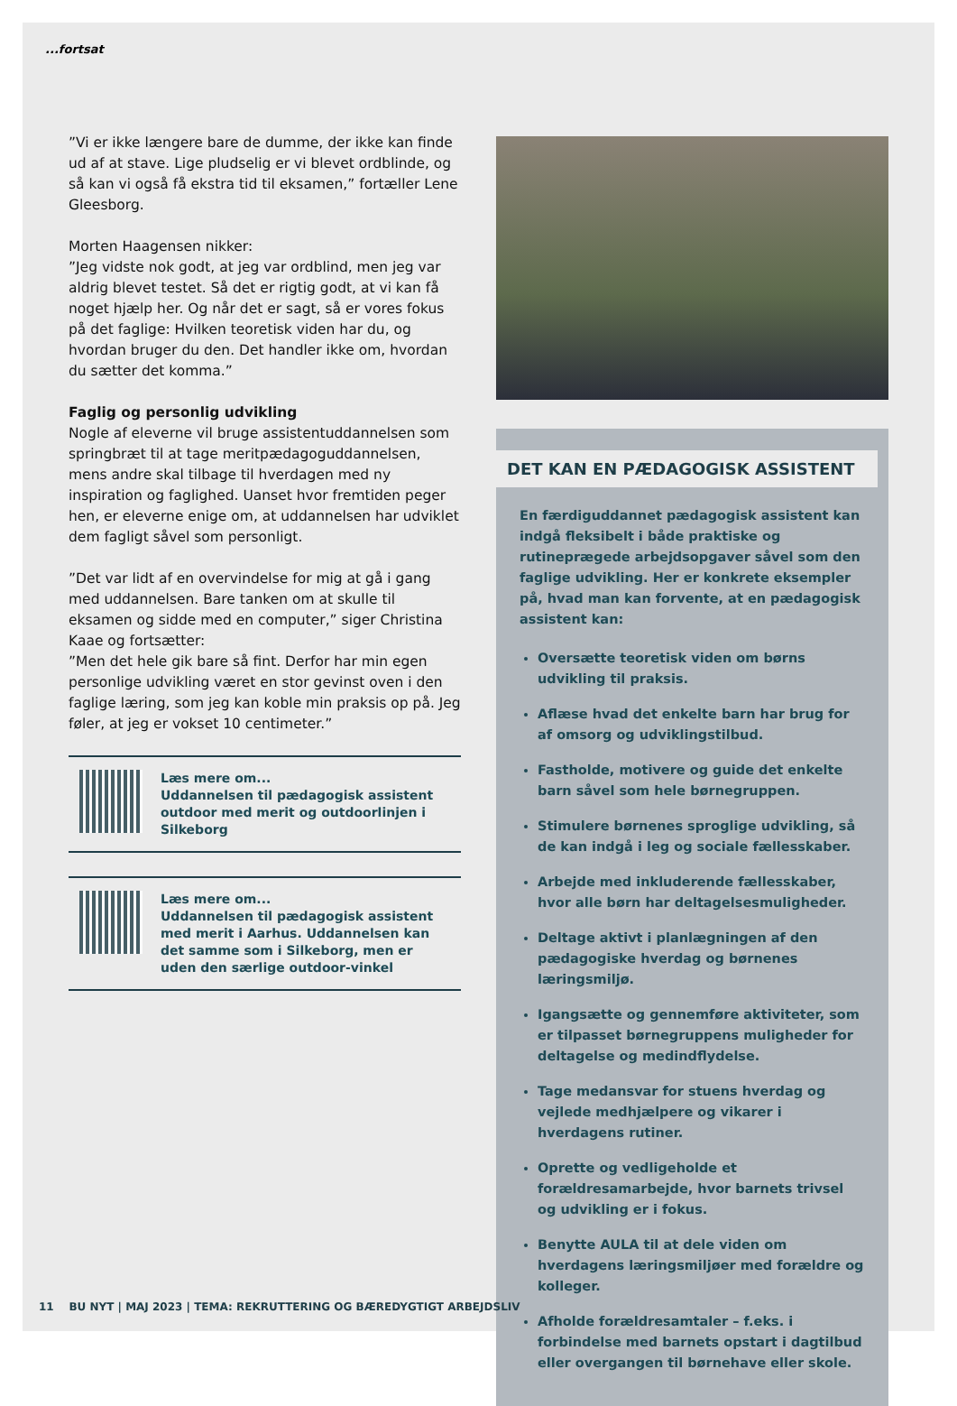...fortsat
”Vi er ikke længere bare de dumme, der ikke kan finde ud af at stave. Lige pludselig er vi blevet ordblinde, og så kan vi også få ekstra tid til eksamen,” fortæller Lene Gleesborg.
Morten Haagensen nikker:
”Jeg vidste nok godt, at jeg var ordblind, men jeg var aldrig blevet testet. Så det er rigtig godt, at vi kan få noget hjælp her. Og når det er sagt, så er vores fokus på det faglige: Hvilken teoretisk viden har du, og hvordan bruger du den. Det handler ikke om, hvordan du sætter det komma.”
Faglig og personlig udvikling
Nogle af eleverne vil bruge assistentuddannelsen som springbræt til at tage meritpædagoguddannelsen, mens andre skal tilbage til hverdagen med ny inspiration og faglighed. Uanset hvor fremtiden peger hen, er eleverne enige om, at uddannelsen har udviklet dem fagligt såvel som personligt.
”Det var lidt af en overvindelse for mig at gå i gang med uddannelsen. Bare tanken om at skulle til eksamen og sidde med en computer,” siger Christina Kaae og fortsætter:
”Men det hele gik bare så fint. Derfor har min egen personlige udvikling været en stor gevinst oven i den faglige læring, som jeg kan koble min praksis op på. Jeg føler, at jeg er vokset 10 centimeter.”
Læs mere om...
Uddannelsen til pædagogisk assistent outdoor med merit og outdoorlinjen i Silkeborg
Læs mere om...
Uddannelsen til pædagogisk assistent med merit i Aarhus. Uddannelsen kan det samme som i Silkeborg, men er uden den særlige outdoor-vinkel
DET KAN EN PÆDAGOGISK ASSISTENT
En færdiguddannet pædagogisk assistent kan indgå fleksibelt i både praktiske og rutineprægede arbejdsopgaver såvel som den faglige udvikling. Her er konkrete eksempler på, hvad man kan forvente, at en pædagogisk assistent kan:
Oversætte teoretisk viden om børns udvikling til praksis.
Aflæse hvad det enkelte barn har brug for af omsorg og udviklingstilbud.
Fastholde, motivere og guide det enkelte barn såvel som hele børnegruppen.
Stimulere børnenes sproglige udvikling, så de kan indgå i leg og sociale fællesskaber.
Arbejde med inkluderende fællesskaber, hvor alle børn har deltagelsesmuligheder.
Deltage aktivt i planlægningen af den pædagogiske hverdag og børnenes læringsmiljø.
Igangsætte og gennemføre aktiviteter, som er tilpasset børnegruppens muligheder for deltagelse og medindflydelse.
Tage medansvar for stuens hverdag og vejlede medhjælpere og vikarer i hverdagens rutiner.
Oprette og vedligeholde et forældresamarbejde, hvor barnets trivsel og udvikling er i fokus.
Benytte AULA til at dele viden om hverdagens læringsmiljøer med forældre og kolleger.
Afholde forældresamtaler – f.eks. i forbindelse med barnets opstart i dagtilbud eller overgangen til børnehave eller skole.
11 BU NYT | MAJ 2023 | TEMA: REKRUTTERING OG BÆREDYGTIGT ARBEJDSLIV